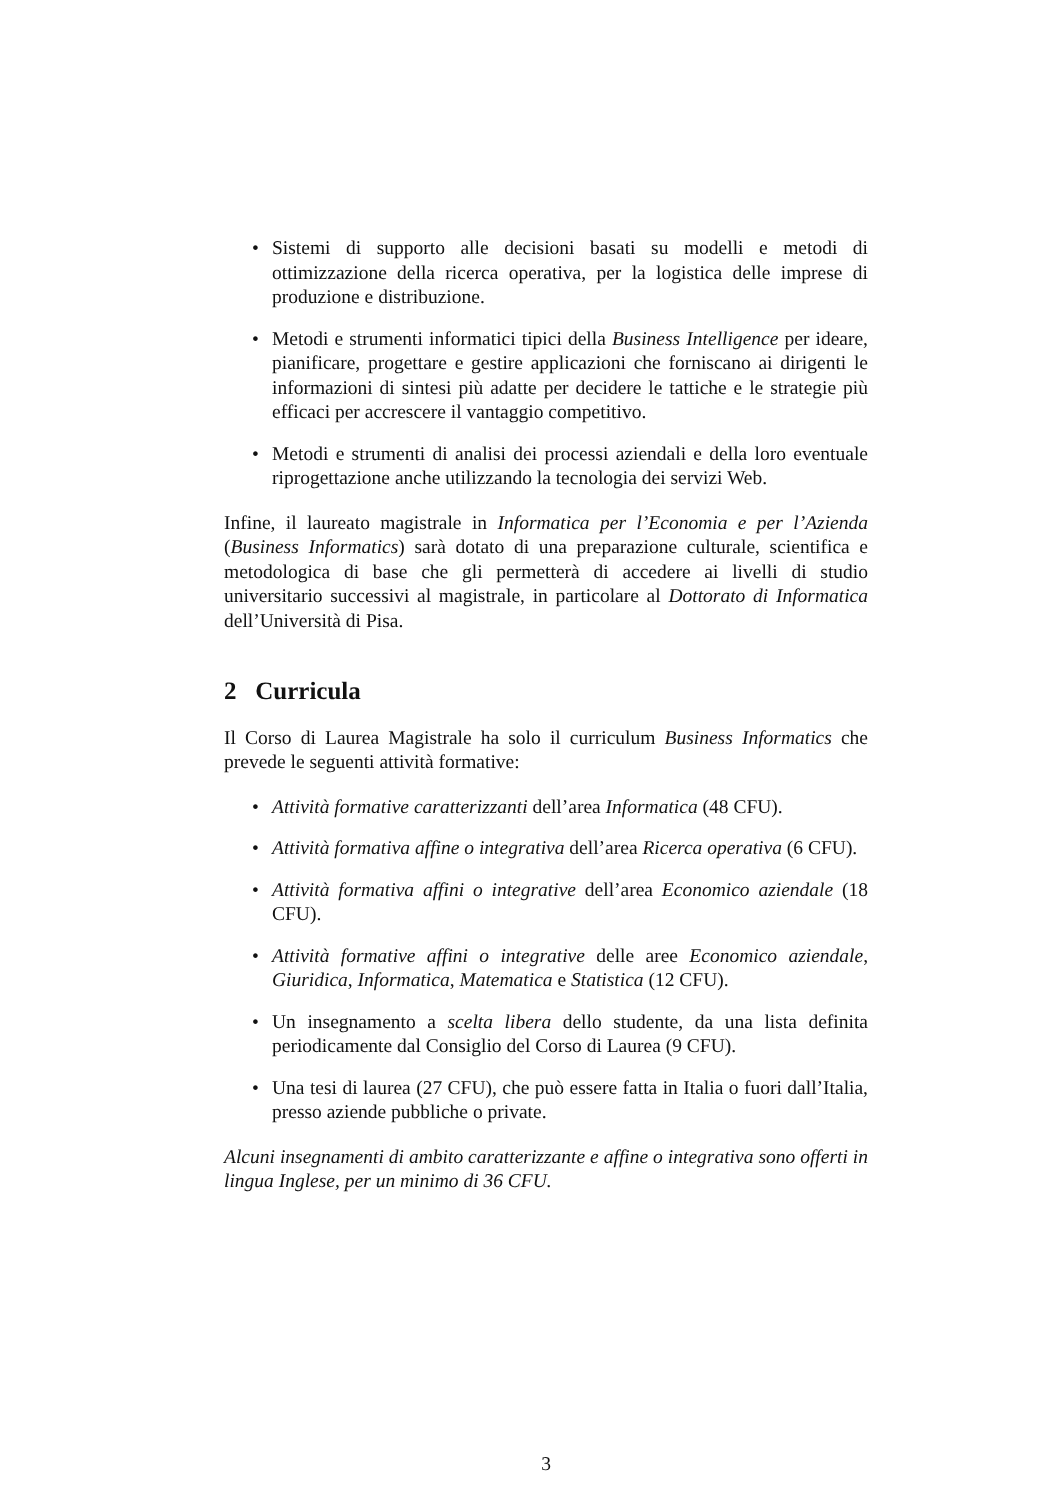• Sistemi di supporto alle decisioni basati su modelli e metodi di ottimizzazione della ricerca operativa, per la logistica delle imprese di produzione e distribuzione.
• Metodi e strumenti informatici tipici della Business Intelligence per ideare, pianificare, progettare e gestire applicazioni che forniscano ai dirigenti le informazioni di sintesi più adatte per decidere le tattiche e le strategie più efficaci per accrescere il vantaggio competitivo.
• Metodi e strumenti di analisi dei processi aziendali e della loro eventuale riprogettazione anche utilizzando la tecnologia dei servizi Web.
Infine, il laureato magistrale in Informatica per l’Economia e per l’Azienda (Business Informatics) sarà dotato di una preparazione culturale, scientifica e metodologica di base che gli permetterà di accedere ai livelli di studio universitario successivi al magistrale, in particolare al Dottorato di Informatica dell’Università di Pisa.
2 Curricula
Il Corso di Laurea Magistrale ha solo il curriculum Business Informatics che prevede le seguenti attività formative:
• Attività formative caratterizzanti dell’area Informatica (48 CFU).
• Attività formativa affine o integrativa dell’area Ricerca operativa (6 CFU).
• Attività formativa affini o integrative dell’area Economico aziendale (18 CFU).
• Attività formative affini o integrative delle aree Economico aziendale, Giuridica, Informatica, Matematica e Statistica (12 CFU).
• Un insegnamento a scelta libera dello studente, da una lista definita periodicamente dal Consiglio del Corso di Laurea (9 CFU).
• Una tesi di laurea (27 CFU), che può essere fatta in Italia o fuori dall’Italia, presso aziende pubbliche o private.
Alcuni insegnamenti di ambito caratterizzante e affine o integrativa sono offerti in lingua Inglese, per un minimo di 36 CFU.
3